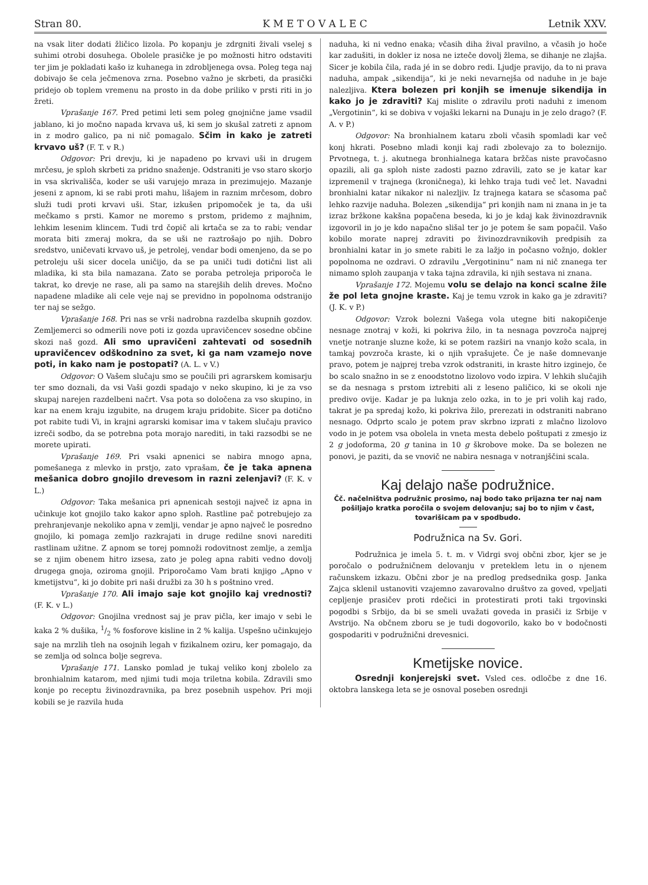Stran 80. K M E T O V A L E C Letnik XXV.
na vsak liter dodati žličico lizola. Po kopanju je zdrgniti živali vselej s suhimi otrobi dosuhega. Obolele prasičke je po možnosti hitro odstaviti ter jim je pokladati kašo iz kuhanega in zdrobljenega ovsa. Poleg tega naj dobivajo še cela ječmenova zrna. Posebno važno je skrbeti, da prasički pridejo ob toplem vremenu na prosto in da dobe priliko v prsti riti in jo žreti.
Vprašanje 167. Pred petimi leti sem poleg gnojnične jame vsadil jablano, ki jo močno napada krvava uš, ki sem jo skušal zatreti z apnom in z modro galico, pa ni nič pomagalo. Sčim in kako je zatreti krvavo uš? (F. T. v R.)
Odgovor: Pri drevju, ki je napadeno po krvavi uši in drugem mrčesu, je sploh skrbeti za pridno snaženje. Odstraniti je vso staro skorjo in vsa skrivališča, koder se uši varujejo mraza in prezimujejo. Mazanje jeseni z apnom, ki se rabi proti mahu, lišajem in raznim mrčesom, dobro služi tudi proti krvavi uši. Star, izkušen pripomoček je ta, da uši mečkamo s prsti. Kamor ne moremo s prstom, pridemo z majhnim, lehkim lesenim klincem. Tudi trd čopič ali krtača se za to rabi; vendar morata biti zmeraj mokra, da se uši ne raztrošajo po njih. Dobro sredstvo, uničevati krvavo uš, je petrolej, vendar bodi omenjeno, da se po petroleju uši sicer docela uničijo, da se pa uniči tudi dotični list ali mladika, ki sta bila namazana. Zato se poraba petroleja priporoča le takrat, ko drevje ne rase, ali pa samo na starejših delih dreves. Močno napadene mladike ali cele veje naj se previdno in popolnoma odstranijo ter naj se sežgo.
Vprašanje 168. Pri nas se vrši nadrobna razdelba skupnih gozdov. Zemljemerci so odmerili nove poti iz gozda upravičencev sosedne občine skozi naš gozd. Ali smo upravičeni zahtevati od sosednih upravičencev odškodnino za svet, ki ga nam vzamejo nove poti, in kako nam je postopati? (A. L. v V.)
Odgovor: O Vašem slučaju smo se poučili pri agrarskem komisarju ter smo doznali, da vsi Vaši gozdi spadajo v neko skupino, ki je za vso skupaj narejen razdelbeni načrt. Vsa pota so določena za vso skupino, in kar na enem kraju izgubite, na drugem kraju pridobite. Sicer pa dotično pot rabite tudi Vi, in krajni agrarski komisar ima v takem slučaju pravico izreči sodbo, da se potrebna pota morajo narediti, in taki razsodbi se ne morete upirati.
Vprašanje 169. Pri vsaki apnenici se nabira mnogo apna, pomešanega z mlevko in prstjo, zato vprašam, če je taka apnena mešanica dobro gnojilo drevesom in razni zelenjavi? (F. K. v L.)
Odgovor: Taka mešanica pri apnenicah sestoji največ iz apna in učinkuje kot gnojilo tako kakor apno sploh. Rastline pač potrebujejo za prehranjevanje nekoliko apna v zemlji, vendar je apno največ le posredno gnojilo, ki pomaga zemljo razkrajati in druge redilne snovi narediti rastlinam užitne. Z apnom se torej pomnoži rodovitnost zemlje, a zemlja se z njim obenem hitro izsesa, zato je poleg apna rabiti vedno dovolj drugega gnoja, oziroma gnojil. Priporočamo Vam brati knjigo „Apno v kmetijstvu“, ki jo dobite pri naši družbi za 30 h s poštnino vred.
Vprašanje 170. Ali imajo saje kot gnojilo kaj vrednosti? (F. K. v L.)
Odgovor: Gnojilna vrednost saj je prav pičla, ker imajo v sebi le kaka 2 % dušika, 1/2 % fosforove kisline in 2 % kalija. Uspešno učinkujejo saje na mrzlih tleh na osojnih legah v fizikalnem oziru, ker pomagajo, da se zemlja od solnca bolje segreva.
Vprašanje 171. Lansko pomlad je tukaj veliko konj zbolelo za bronhialnim katarom, med njimi tudi moja triletna kobila. Zdravili smo konje po receptu živinozdravnika, pa brez posebnih uspehov. Pri moji kobili se je razvila huda
naduha, ki ni vedno enaka; včasih diha žival pravilno, a včasih jo hoče kar zadušiti, in dokler iz nosa ne izteče dovolj žlema, se dihanje ne zlajša. Sicer je kobila čila, rada jé in se dobro redi. Ljudje pravijo, da to ni prava naduha, ampak „sikendija“, ki je neki nevarnejša od naduhe in je baje nalezljiva. Ktera bolezen pri konjih se imenuje sikendija in kako jo je zdraviti? Kaj mislite o zdravilu proti naduhi z imenom „Vergotinin“, ki se dobiva v vojaški lekarni na Dunaju in je zelo drago? (F. A. v P.)
Odgovor: Na bronhialnem kataru zboli včasih spomladi kar več konj hkrati. Posebno mladi konji kaj radi zbolevajo za to boleznijo. Prvotnega, t. j. akutnega bronhialnega katara bržčas niste pravočasno opazili, ali ga sploh niste zadosti pazno zdravili, zato se je katar kar izpremenil v trajnega (kroničnega), ki lehko traja tudi več let. Navadni bronhialni katar nikakor ni nalezljiv. Iz trajnega katara se sčasoma pač lehko razvije naduha. Bolezen „sikendija“ pri konjih nam ni znana in je ta izraz bržkone kakšna popačena beseda, ki jo je kdaj kak živinozdravnik izgovoril in jo je kdo napačno slišal ter jo je potem še sam popačil. Vašo kobilo morate naprej zdraviti po živinozdravnikovih predpisih za bronhialni katar in jo smete rabiti le za lažjo in počasno vožnjo, dokler popolnoma ne ozdravi. O zdravilu „Vergotininu“ nam ni nič znanega ter nimamo sploh zaupanja v taka tajna zdravila, ki njih sestava ni znana.
Vprašanje 172. Mojemu volu se delajo na konci scalne žile že pol leta gnojne kraste. Kaj je temu vzrok in kako ga je zdraviti? (J. K. v P.)
Odgovor: Vzrok bolezni Vašega vola utegne biti nakopičenje nesnage znotraj v koži, ki pokriva žilo, in ta nesnaga povzroča najprej vnetje notranje sluzne kože, ki se potem razširi na vnanjo kožo scala, in tamkaj povzroča kraste, ki o njih vprašujete. Če je naše domnevanje pravo, potem je najprej treba vzrok odstraniti, in kraste hitro izginejo, če bo scalo snažno in se z enoodstotno lizolovo vodo izpira. V lehkih slučajih se da nesnaga s prstom iztrebiti ali z leseno paličico, ki se okoli nje predivo ovije. Kadar je pa luknja zelo ozka, in to je pri volih kaj rado, takrat je pa spredaj kožo, ki pokriva žilo, prerezati in odstraniti nabrano nesnago. Odprto scalo je potem prav skrbno izprati z mlačno lizolovo vodo in je potem vsa obolela in vneta mesta debelo poštupati z zmesjo iz 2 g jodoforma, 20 g tanina in 10 g škrobove moke. Da se bolezen ne ponovi, je paziti, da se vnovič ne nabira nesnaga v notranjščini scala.
Kaj delajo naše podružnice.
Čč. načelništva podružnic prosimo, naj bodo tako prijazna ter naj nam pošiljajo kratka poročila o svojem delovanju; saj bo to njim v čast, tovarišicam pa v spodbudo.
Podružnica na Sv. Gori.
Podružnica je imela 5. t. m. v Vidrgi svoj občni zbor, kjer se je poročalo o podružničnem delovanju v preteklem letu in o njenem računskem izkazu. Občni zbor je na predlog predsednika gosp. Janka Zajca sklenil ustanoviti vzajemno zavarovalno društvo za goved, vpeljati cepljenje prasičev proti rdečici in protestirati proti taki trgovinski pogodbi s Srbijo, da bi se smeli uvažati goveda in prasiči iz Srbije v Avstrijo. Na občnem zboru se je tudi dogovorilo, kako bo v bodočnosti gospodariti v podružnični drevesnici.
Kmetijske novice.
Osrednji konjerejski svet. Vsled ces. odločbe z dne 16. oktobra lanskega leta se je osnoval poseben osrednji